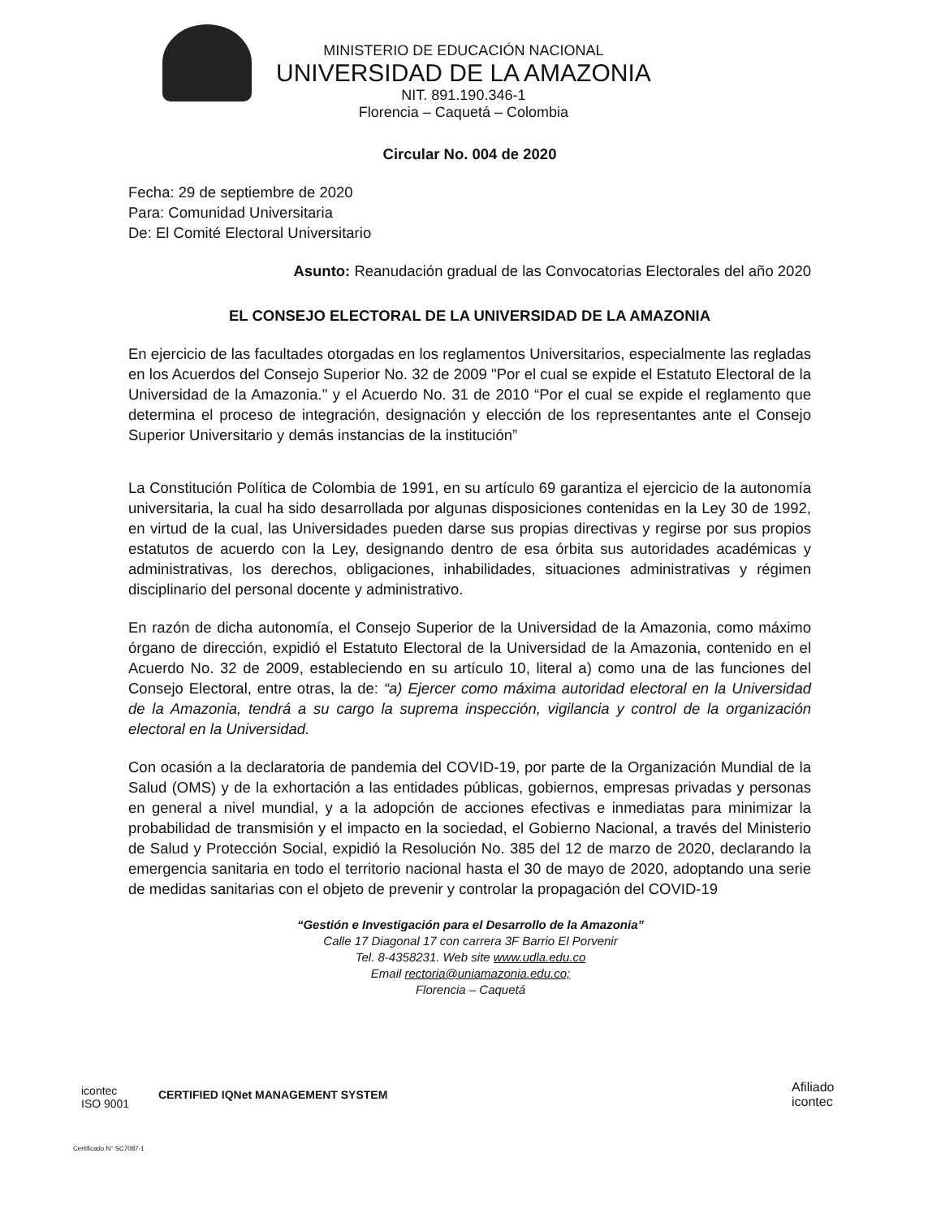MINISTERIO DE EDUCACIÓN NACIONAL
UNIVERSIDAD DE LA AMAZONIA
NIT. 891.190.346-1
Florencia – Caquetá – Colombia
Circular No. 004 de 2020
Fecha: 29 de septiembre de 2020
Para: Comunidad Universitaria
De: El Comité Electoral Universitario
Asunto: Reanudación gradual de las Convocatorias Electorales del año 2020
EL CONSEJO ELECTORAL DE LA UNIVERSIDAD DE LA AMAZONIA
En ejercicio de las facultades otorgadas en los reglamentos Universitarios, especialmente las regladas en los Acuerdos del Consejo Superior No. 32 de 2009 "Por el cual se expide el Estatuto Electoral de la Universidad de la Amazonia." y el Acuerdo No. 31 de 2010 “Por el cual se expide el reglamento que determina el proceso de integración, designación y elección de los representantes ante el Consejo Superior Universitario y demás instancias de la institución”
La Constitución Política de Colombia de 1991, en su artículo 69 garantiza el ejercicio de la autonomía universitaria, la cual ha sido desarrollada por algunas disposiciones contenidas en la Ley 30 de 1992, en virtud de la cual, las Universidades pueden darse sus propias directivas y regirse por sus propios estatutos de acuerdo con la Ley, designando dentro de esa órbita sus autoridades académicas y administrativas, los derechos, obligaciones, inhabilidades, situaciones administrativas y régimen disciplinario del personal docente y administrativo.
En razón de dicha autonomía, el Consejo Superior de la Universidad de la Amazonia, como máximo órgano de dirección, expidió el Estatuto Electoral de la Universidad de la Amazonia, contenido en el Acuerdo No. 32 de 2009, estableciendo en su artículo 10, literal a) como una de las funciones del Consejo Electoral, entre otras, la de: “a) Ejercer como máxima autoridad electoral en la Universidad de la Amazonia, tendrá a su cargo la suprema inspección, vigilancia y control de la organización electoral en la Universidad.
Con ocasión a la declaratoria de pandemia del COVID-19, por parte de la Organización Mundial de la Salud (OMS) y de la exhortación a las entidades públicas, gobiernos, empresas privadas y personas en general a nivel mundial, y a la adopción de acciones efectivas e inmediatas para minimizar la probabilidad de transmisión y el impacto en la sociedad, el Gobierno Nacional, a través del Ministerio de Salud y Protección Social, expidió la Resolución No. 385 del 12 de marzo de 2020, declarando la emergencia sanitaria en todo el territorio nacional hasta el 30 de mayo de 2020, adoptando una serie de medidas sanitarias con el objeto de prevenir y controlar la propagación del COVID-19
“Gestión e Investigación para el Desarrollo de la Amazonia”
Calle 17 Diagonal 17 con carrera 3F Barrio El Porvenir
Tel. 8-4358231. Web site www.udla.edu.co
Email rectoria@uniamazonia.edu.co;
Florencia – Caquetá
icontec
ISO 9001
Certificado N° SC7087-1
CERTIFIED IQNet MANAGEMENT SYSTEM
Afiliado
icontec